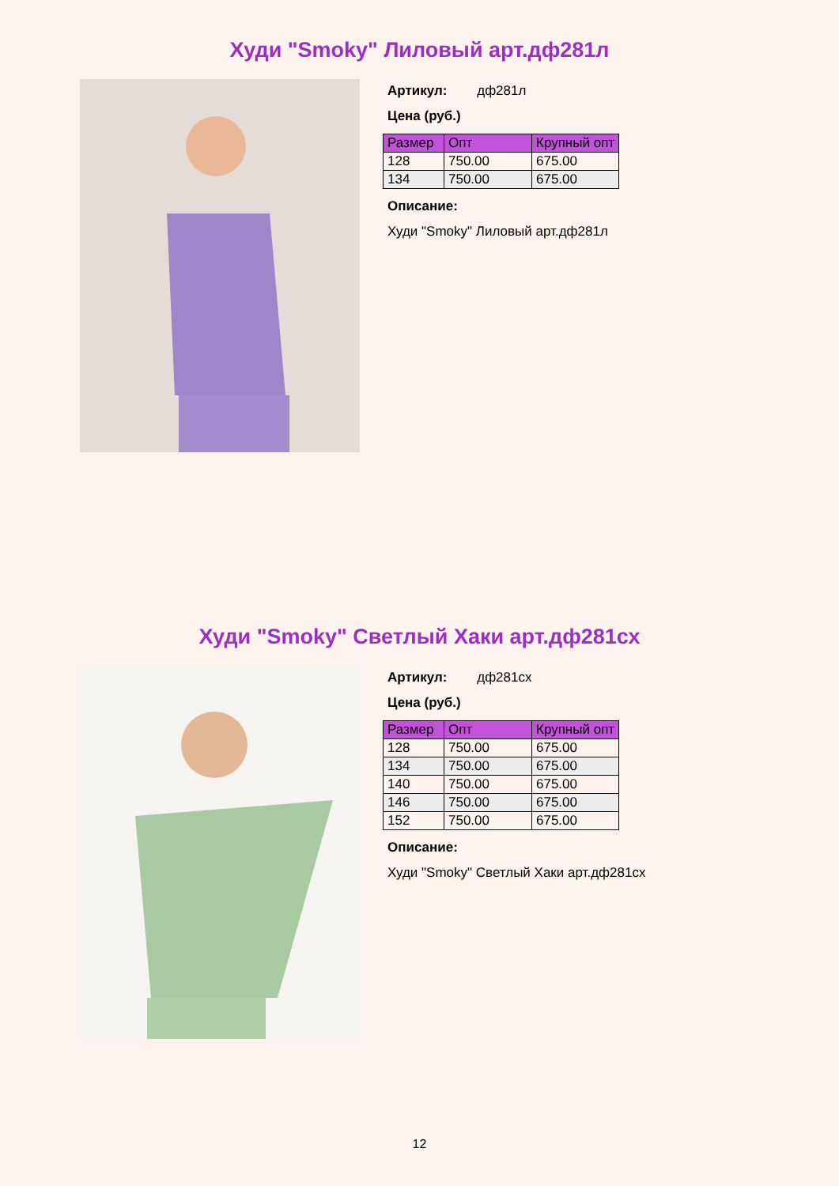Худи "Smoky" Лиловый арт.дф281л
Артикул: дф281л
Цена (руб.)
| Размер | Опт | Крупный опт |
| --- | --- | --- |
| 128 | 750.00 | 675.00 |
| 134 | 750.00 | 675.00 |
Описание:
Худи "Smoky" Лиловый арт.дф281л
Худи "Smoky" Светлый Хаки арт.дф281сх
Артикул: дф281сх
Цена (руб.)
| Размер | Опт | Крупный опт |
| --- | --- | --- |
| 128 | 750.00 | 675.00 |
| 134 | 750.00 | 675.00 |
| 140 | 750.00 | 675.00 |
| 146 | 750.00 | 675.00 |
| 152 | 750.00 | 675.00 |
Описание:
Худи "Smoky" Светлый Хаки арт.дф281сх
12